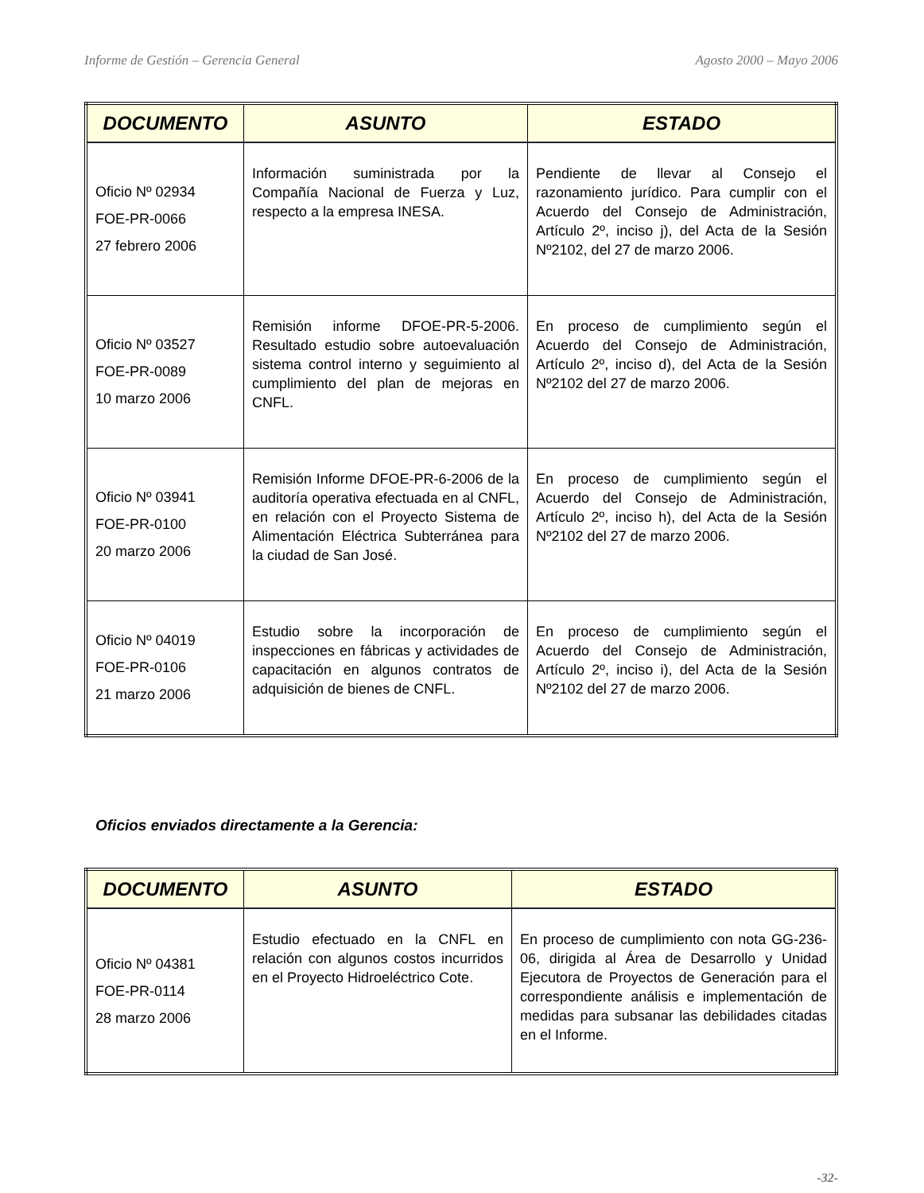Informe de Gestión – Gerencia General Agosto 2000 – Mayo 2006
| DOCUMENTO | ASUNTO | ESTADO |
| --- | --- | --- |
| Oficio Nº 02934 FOE-PR-0066 27 febrero 2006 | Información suministrada por la Compañía Nacional de Fuerza y Luz, respecto a la empresa INESA. | Pendiente de llevar al Consejo el razonamiento jurídico. Para cumplir con el Acuerdo del Consejo de Administración, Artículo 2º, inciso j), del Acta de la Sesión Nº2102, del 27 de marzo 2006. |
| Oficio Nº 03527 FOE-PR-0089 10 marzo 2006 | Remisión informe DFOE-PR-5-2006. Resultado estudio sobre autoevaluación sistema control interno y seguimiento al cumplimiento del plan de mejoras en CNFL. | En proceso de cumplimiento según el Acuerdo del Consejo de Administración, Artículo 2º, inciso d), del Acta de la Sesión Nº2102 del 27 de marzo 2006. |
| Oficio Nº 03941 FOE-PR-0100 20 marzo 2006 | Remisión Informe DFOE-PR-6-2006 de la auditoría operativa efectuada en al CNFL, en relación con el Proyecto Sistema de Alimentación Eléctrica Subterránea para la ciudad de San José. | En proceso de cumplimiento según el Acuerdo del Consejo de Administración, Artículo 2º, inciso h), del Acta de la Sesión Nº2102 del 27 de marzo 2006. |
| Oficio Nº 04019 FOE-PR-0106 21 marzo 2006 | Estudio sobre la incorporación de inspecciones en fábricas y actividades de capacitación en algunos contratos de adquisición de bienes de CNFL. | En proceso de cumplimiento según el Acuerdo del Consejo de Administración, Artículo 2º, inciso i), del Acta de la Sesión Nº2102 del 27 de marzo 2006. |
Oficios enviados directamente a la Gerencia:
| DOCUMENTO | ASUNTO | ESTADO |
| --- | --- | --- |
| Oficio Nº 04381 FOE-PR-0114 28 marzo 2006 | Estudio efectuado en la CNFL en relación con algunos costos incurridos en el Proyecto Hidroeléctrico Cote. | En proceso de cumplimiento con nota GG-236-06, dirigida al Área de Desarrollo y Unidad Ejecutora de Proyectos de Generación para el correspondiente análisis e implementación de medidas para subsanar las debilidades citadas en el Informe. |
-32-